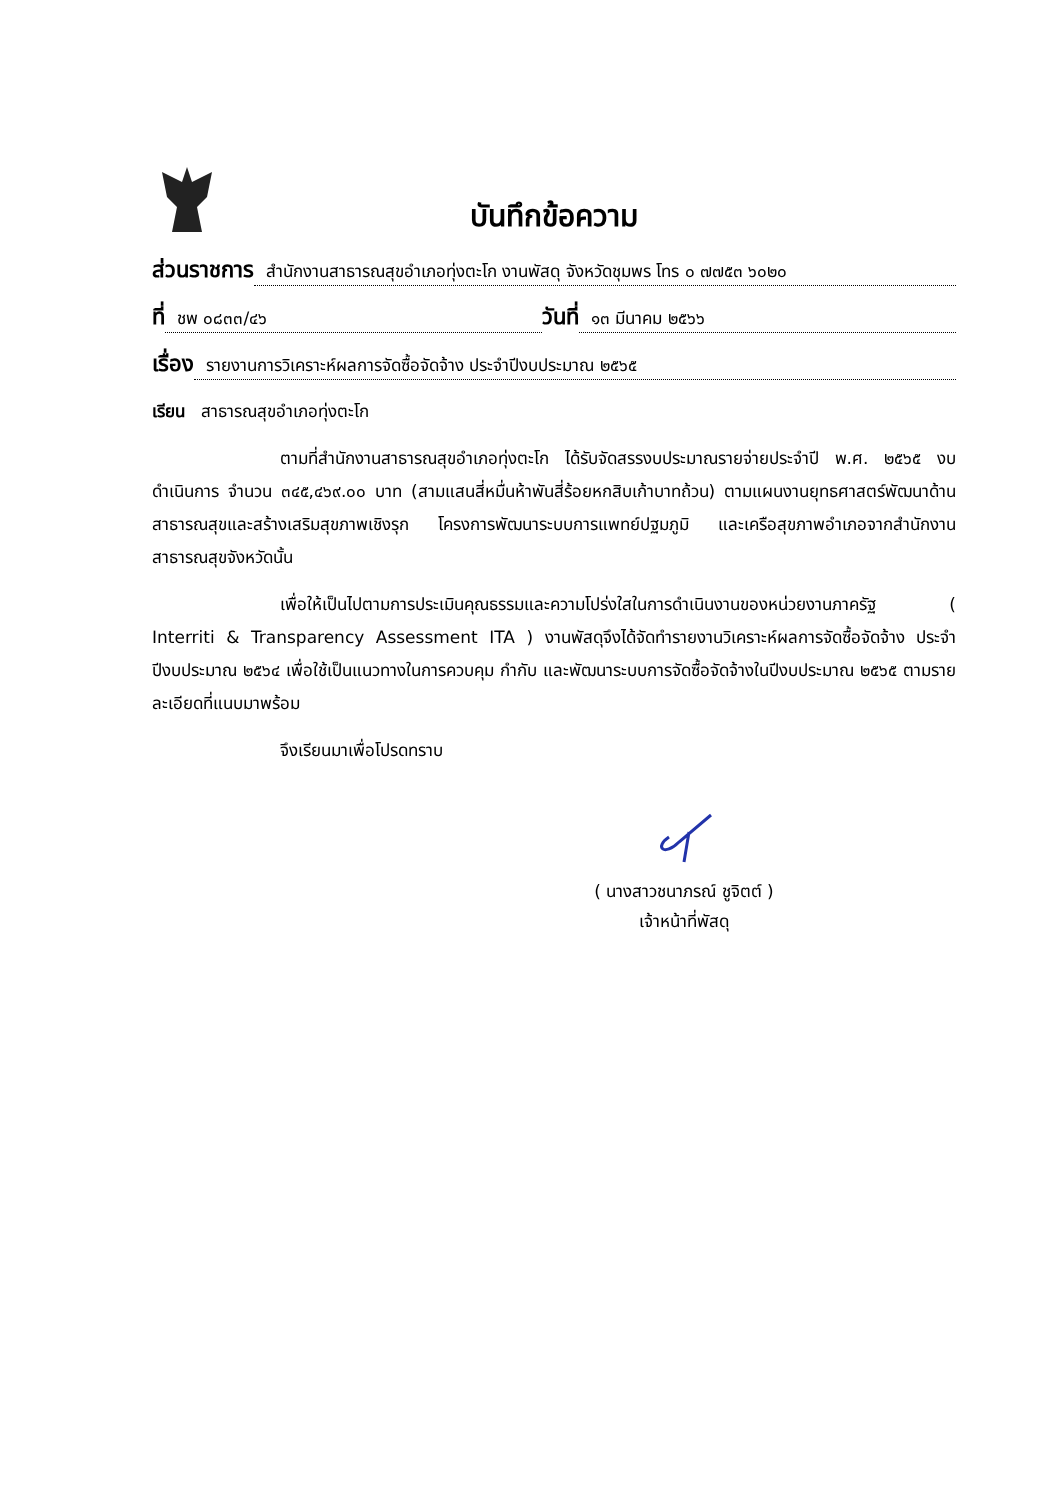บันทึกข้อความ
ส่วนราชการ สำนักงานสาธารณสุขอำเภอทุ่งตะโก งานพัสดุ จังหวัดชุมพร โทร ๐ ๗๗๕๓ ๖๐๒๐
ที่ ชพ ๐๘๓๓/๔๖ วันที่ ๑๓ มีนาคม ๒๕๖๖
เรื่อง รายงานการวิเคราะห์ผลการจัดซื้อจัดจ้าง ประจำปีงบประมาณ ๒๕๖๕
เรียน สาธารณสุขอำเภอทุ่งตะโก
ตามที่สำนักงานสาธารณสุขอำเภอทุ่งตะโก ได้รับจัดสรรงบประมาณรายจ่ายประจำปี พ.ศ. ๒๕๖๕ งบดำเนินการ จำนวน ๓๔๕,๔๖๙.๐๐ บาท (สามแสนสี่หมื่นห้าพันสี่ร้อยหกสิบเก้าบาทถ้วน) ตามแผนงานยุทธศาสตร์พัฒนาด้านสาธารณสุขและสร้างเสริมสุขภาพเชิงรุก โครงการพัฒนาระบบการแพทย์ปฐมภูมิ และเครือสุขภาพอำเภอจากสำนักงานสาธารณสุขจังหวัดนั้น
เพื่อให้เป็นไปตามการประเมินคุณธรรมและความโปร่งใสในการดำเนินงานของหน่วยงานภาครัฐ ( Interriti & Transparency Assessment ITA ) งานพัสดุจึงได้จัดทำรายงานวิเคราะห์ผลการจัดซื้อจัดจ้าง ประจำปีงบประมาณ ๒๕๖๔ เพื่อใช้เป็นแนวทางในการควบคุม กำกับ และพัฒนาระบบการจัดซื้อจัดจ้างในปีงบประมาณ ๒๕๖๕ ตามรายละเอียดที่แนบมาพร้อม
จึงเรียนมาเพื่อโปรดทราบ
( นางสาวชนาภรณ์ ชูจิตต์ )
เจ้าหน้าที่พัสดุ